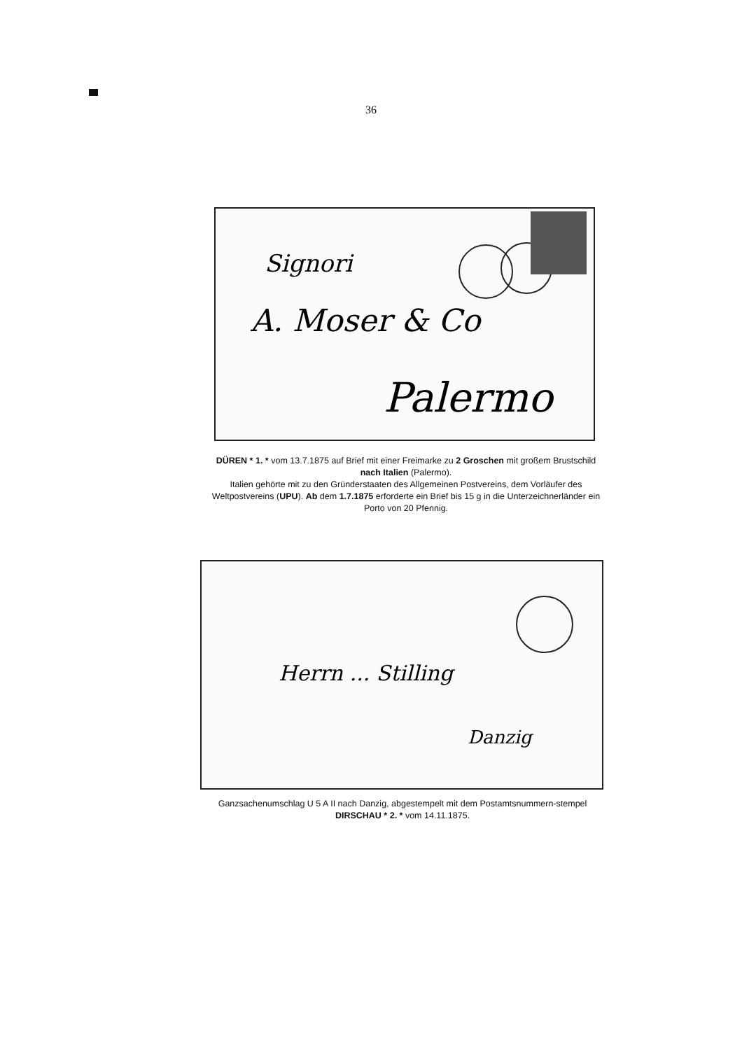36
Signori
A. Moser & Co
Palermo
DÜREN * 1. * vom 13.7.1875 auf Brief mit einer Freimarke zu 2 Groschen mit großem Brustschild nach Italien (Palermo).
Italien gehörte mit zu den Gründerstaaten des Allgemeinen Postvereins, dem Vorläufer des Weltpostvereins (UPU). Ab dem 1.7.1875 erforderte ein Brief bis 15 g in die Unterzeichnerländer ein Porto von 20 Pfennig.
Herrn ... Stilling
Danzig
Ganzsachenumschlag U 5 A II nach Danzig, abgestempelt mit dem Postamtsnummern-stempel DIRSCHAU * 2. * vom 14.11.1875.